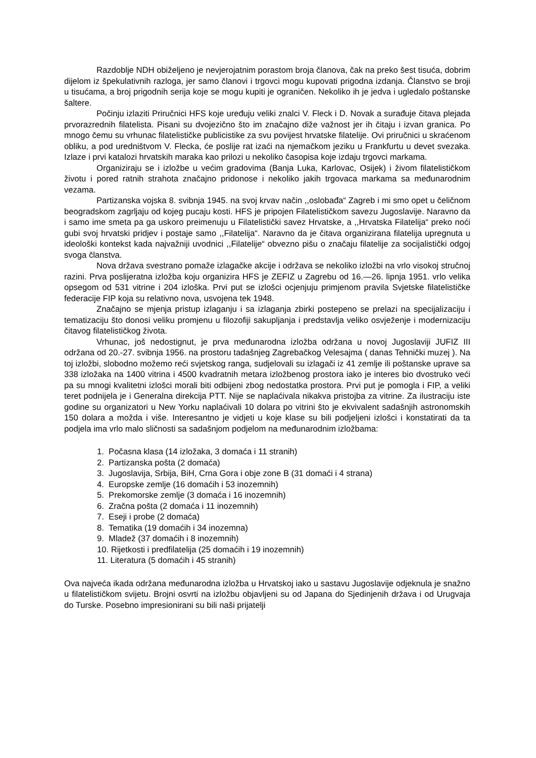Razdoblje NDH obiželjeno je nevjerojatnim porastom broja članova, čak na preko šest tisuća, dobrim dijelom iz špekulativnih razloga, jer samo članovi i trgovci mogu kupovati prigodna izdanja. Članstvo se broji u tisućama, a broj prigodnih serija koje se mogu kupiti je ograničen. Nekoliko ih je jedva i ugledalo poštanske šaltere.
Počinju izlaziti Priručnici HFS koje uređuju veliki znalci V. Fleck i D. Novak a surađuje čitava plejada prvorazrednih filatelista. Pisani su dvojezično što im značajno diže važnost jer ih čitaju i izvan granica. Po mnogo čemu su vrhunac filatelističke publicistike za svu povijest hrvatske filatelije. Ovi priručnici u skraćenom obliku, a pod uredništvom V. Flecka, će poslije rat izaći na njemačkom jeziku u Frankfurtu u devet svezaka. Izlaze i prvi katalozi hrvatskih maraka kao prilozi u nekoliko časopisa koje izdaju trgovci markama.
Organiziraju se i izložbe u većim gradovima (Banja Luka, Karlovac, Osijek) i živom filatelističkom životu i pored ratnih strahota značajno pridonose i nekoliko jakih trgovaca markama sa međunarodnim vezama.
Partizanska vojska 8. svibnja 1945. na svoj krvav način ,,oslobađa“ Zagreb i mi smo opet u čeličnom beogradskom zagrljaju od kojeg pucaju kosti. HFS je pripojen Filatelističkom savezu Jugoslavije. Naravno da i samo ime smeta pa ga uskoro preimenuju u Filatelistički savez Hrvatske, a ,,Hrvatska Filatelija“ preko noći gubi svoj hrvatski pridjev i postaje samo ,,Filatelija“. Naravno da je čitava organizirana filatelija upregnuta u ideološki kontekst kada najvažniji uvodnici ,,Filatelije“ obvezno pišu o značaju filatelije za socijalistički odgoj svoga članstva.
Nova država svestrano pomaže izlagačke akcije i održava se nekoliko izložbi na vrlo visokoj stručnoj razini. Prva poslijeratna izložba koju organizira HFS je ZEFIZ u Zagrebu od 16.—26. lipnja 1951. vrlo velika opsegom od 531 vitrine i 204 izloška. Prvi put se izlošci ocjenjuju primjenom pravila Svjetske filatelističke federacije FIP koja su relativno nova, usvojena tek 1948.
Značajno se mjenja pristup izlaganju i sa izlaganja zbirki postepeno se prelazi na specijalizaciju i tematizaciju što donosi veliku promjenu u filozofiji sakupljanja i predstavlja veliko osvježenje i modernizaciju čitavog filatelističkog života.
Vrhunac, još nedostignut, je prva međunarodna izložba održana u novoj Jugoslaviji JUFIZ III održana od 20.-27. svibnja 1956. na prostoru tadašnjeg Zagrebačkog Velesajma ( danas Tehnički muzej ). Na toj izložbi, slobodno možemo reći svjetskog ranga, sudjelovali su izlagači iz 41 zemlje ili poštanske uprave sa 338 izložaka na 1400 vitrina i 4500 kvadratnih metara izložbenog prostora iako je interes bio dvostruko veći pa su mnogi kvalitetni izlošci morali biti odbijeni zbog nedostatka prostora. Prvi put je pomogla i FIP, a veliki teret podnijela je i Generalna direkcija PTT. Nije se naplaćivala nikakva pristojba za vitrine. Za ilustraciju iste godine su organizatori u New Yorku naplaćivali 10 dolara po vitrini što je ekvivalent sadašnjih astronomskih 150 dolara a možda i više. Interesantno je vidjeti u koje klase su bili podjeljeni izlošci i konstatirati da ta podjela ima vrlo malo sličnosti sa sadašnjom podjelom na međunarodnim izložbama:
1. Počasna klasa (14 izložaka, 3 domaća i 11 stranih)
2. Partizanska pošta (2 domaća)
3. Jugoslavija, Srbija, BiH, Crna Gora i obje zone B (31 domaći i 4 strana)
4. Europske zemlje (16 domaćih i 53 inozemnih)
5. Prekomorske zemlje (3 domaća i 16 inozemnih)
6. Zračna pošta (2 domaća i 11 inozemnih)
7. Eseji i probe (2 domaća)
8. Tematika (19 domaćih i 34 inozemna)
9. Mladež (37 domaćih i 8 inozemnih)
10. Rijetkosti i predfilatelija (25 domaćih i 19 inozemnih)
11. Literatura (5 domaćih i 45 stranih)
Ova najveća ikada održana međunarodna izložba u Hrvatskoj iako u sastavu Jugoslavije odjeknula je snažno u filatelističkom svijetu. Brojni osvrti na izložbu objavljeni su od Japana do Sjedinjenih država i od Urugvaja do Turske. Posebno impresionirani su bili naši prijatelji